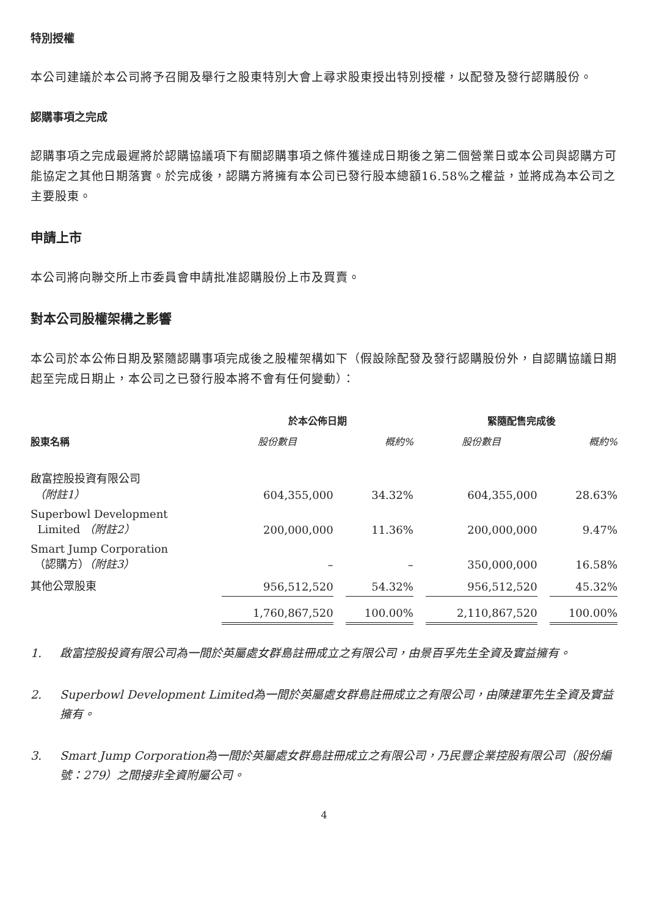特別授權
本公司建議於本公司將予召開及舉行之股東特別大會上尋求股東授出特別授權，以配發及發行認購股份。
認購事項之完成
認購事項之完成最遲將於認購協議項下有關認購事項之條件獲達成日期後之第二個營業日或本公司與認購方可能協定之其他日期落實。於完成後，認購方將擁有本公司已發行股本總額16.58%之權益，並將成為本公司之主要股東。
申請上市
本公司將向聯交所上市委員會申請批准認購股份上市及買賣。
對本公司股權架構之影響
本公司於本公佈日期及緊隨認購事項完成後之股權架構如下（假設除配發及發行認購股份外，自認購協議日期起至完成日期止，本公司之已發行股本將不會有任何變動）：
| | 於本公佈日期 | | | | 緊隨配售完成後 | | |
| --- | --- | --- | --- | --- | --- | --- | --- |
| 股東名稱 | 股份數目 | | 概約% | | 股份數目 | | 概約% |
| 啟富控股投資有限公司 （附註1） | 604,355,000 | | 34.32% | | 604,355,000 | | 28.63% |
| Superbowl Development Limited （附註2） | 200,000,000 | | 11.36% | | 200,000,000 | | 9.47% |
| Smart Jump Corporation （認購方） （附註3） | – | | – | | 350,000,000 | | 16.58% |
| 其他公眾股東 | 956,512,520 | | 54.32% | | 956,512,520 | | 45.32% |
| | 1,760,867,520 | | 100.00% | | 2,110,867,520 | | 100.00% |
1. 啟富控股投資有限公司為一間於英屬處女群島註冊成立之有限公司，由景百孚先生全資及實益擁有。
2. Superbowl Development Limited為一間於英屬處女群島註冊成立之有限公司，由陳建軍先生全資及實益擁有。
3. Smart Jump Corporation為一間於英屬處女群島註冊成立之有限公司，乃民豐企業控股有限公司（股份編號：279）之間接非全資附屬公司。
4